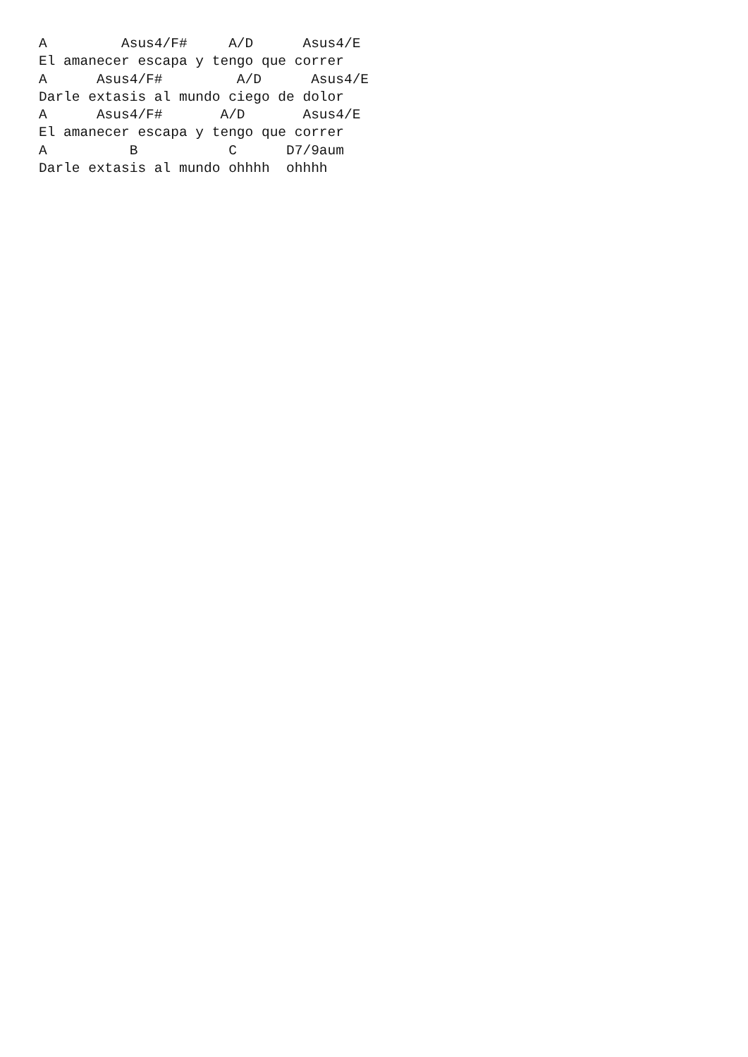A         Asus4/F#     A/D      Asus4/E
El amanecer escapa y tengo que correr
A      Asus4/F#         A/D      Asus4/E
Darle extasis al mundo ciego de dolor
A      Asus4/F#       A/D       Asus4/E
El amanecer escapa y tengo que correr
A          B           C      D7/9aum
Darle extasis al mundo ohhhh  ohhhh